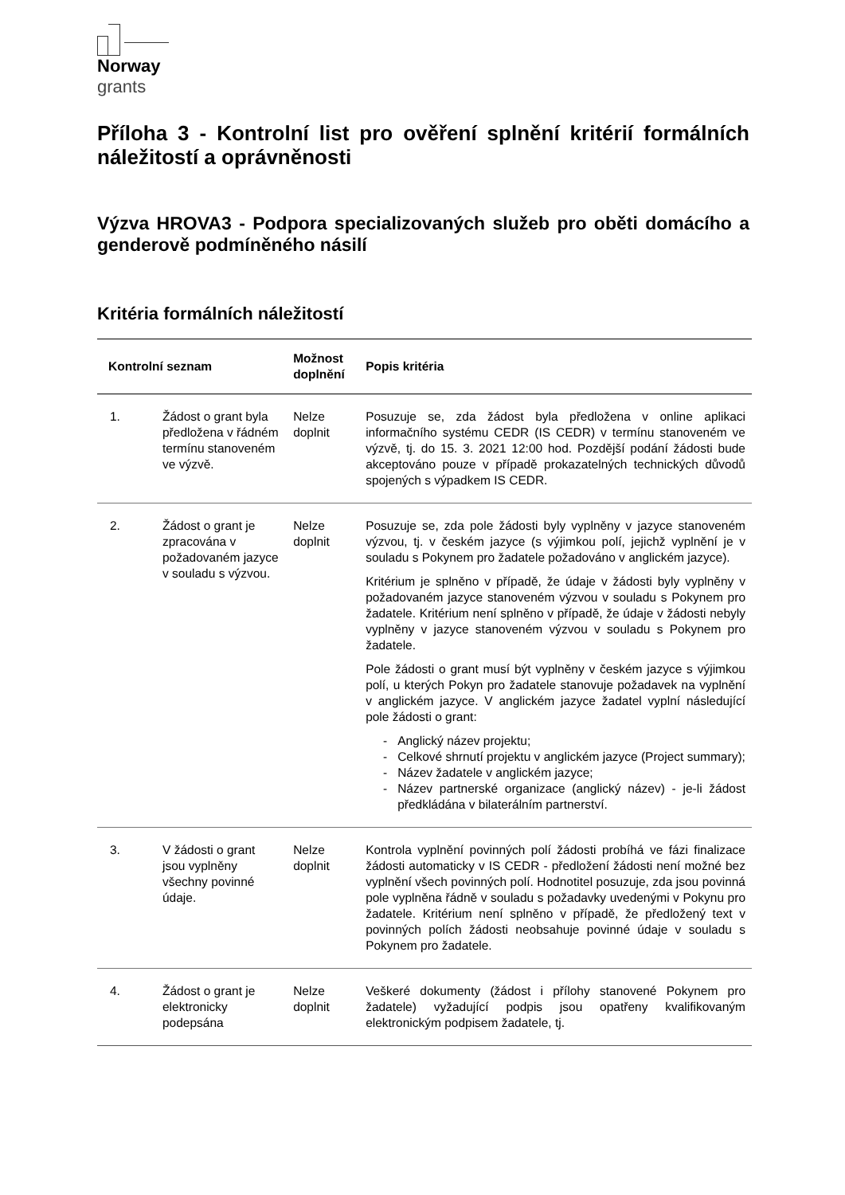Norway
grants
Příloha 3 - Kontrolní list pro ověření splnění kritérií formálních náležitostí a oprávněnosti
Výzva HROVA3 - Podpora specializovaných služeb pro oběti domácího a genderově podmíněného násilí
Kritéria formálních náležitostí
| Kontrolní seznam | | Možnost doplnění | Popis kritéria |
| --- | --- | --- | --- |
| 1. | Žádost o grant byla předložena v řádném termínu stanoveném ve výzvě. | Nelze doplnit | Posuzuje se, zda žádost byla předložena v online aplikaci informačního systému CEDR (IS CEDR) v termínu stanoveném ve výzvě, tj. do 15. 3. 2021 12:00 hod. Pozdější podání žádosti bude akceptováno pouze v případě prokazatelných technických důvodů spojených s výpadkem IS CEDR. |
| 2. | Žádost o grant je zpracována v požadovaném jazyce v souladu s výzvou. | Nelze doplnit | Posuzuje se, zda pole žádosti byly vyplněny v jazyce stanoveném výzvou, tj. v českém jazyce (s výjimkou polí, jejichž vyplnění je v souladu s Pokynem pro žadatele požadováno v anglickém jazyce). Kritérium je splněno v případě, že údaje v žádosti byly vyplněny v požadovaném jazyce stanoveném výzvou v souladu s Pokynem pro žadatele. Kritérium není splněno v případě, že údaje v žádosti nebyly vyplněny v jazyce stanoveném výzvou v souladu s Pokynem pro žadatele. Pole žádosti o grant musí být vyplněny v českém jazyce s výjimkou polí, u kterých Pokyn pro žadatele stanovuje požadavek na vyplnění v anglickém jazyce. V anglickém jazyce žadatel vyplní následující pole žádosti o grant: Anglický název projektu; Celkové shrnutí projektu v anglickém jazyce (Project summary); Název žadatele v anglickém jazyce; Název partnerské organizace (anglický název) - je-li žádost předkládána v bilaterálním partnerství. |
| 3. | V žádosti o grant jsou vyplněny všechny povinné údaje. | Nelze doplnit | Kontrola vyplnění povinných polí žádosti probíhá ve fázi finalizace žádosti automaticky v IS CEDR - předložení žádosti není možné bez vyplnění všech povinných polí. Hodnotitel posuzuje, zda jsou povinná pole vyplněna řádně v souladu s požadavky uvedenými v Pokynu pro žadatele. Kritérium není splněno v případě, že předložený text v povinných polích žádosti neobsahuje povinné údaje v souladu s Pokynem pro žadatele. |
| 4. | Žádost o grant je elektronicky podepsána | Nelze doplnit | Veškeré dokumenty (žádost i přílohy stanovené Pokynem pro žadatele) vyžadující podpis jsou opatřeny kvalifikovaným elektronickým podpisem žadatele, tj. |